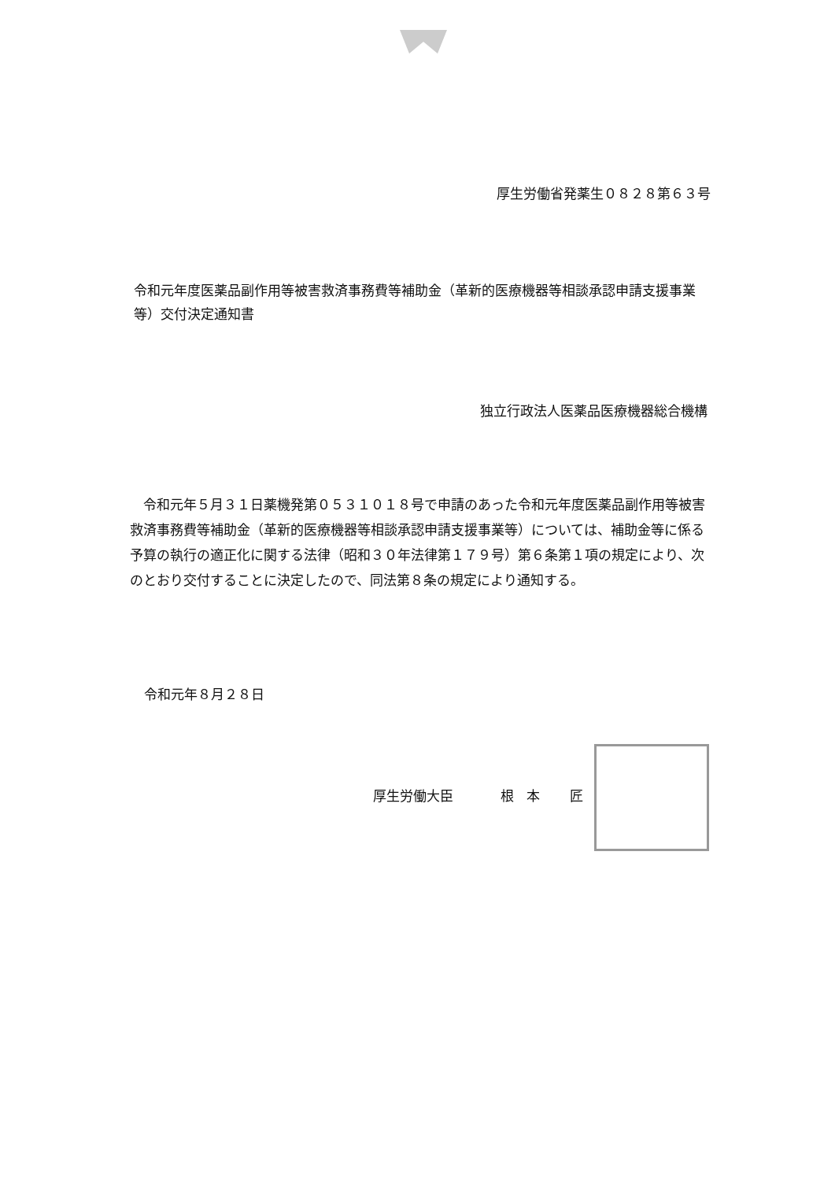厚生労働省発薬生０８２８第６３号
令和元年度医薬品副作用等被害救済事務費等補助金（革新的医療機器等相談承認申請支援事業等）交付決定通知書
独立行政法人医薬品医療機器総合機構
令和元年５月３１日薬機発第０５３１０１８号で申請のあった令和元年度医薬品副作用等被害救済事務費等補助金（革新的医療機器等相談承認申請支援事業等）については、補助金等に係る予算の執行の適正化に関する法律（昭和３０年法律第１７９号）第６条第１項の規定により、次のとおり交付することに決定したので、同法第８条の規定により通知する。
令和元年８月２８日
厚生労働大臣 根本 匠